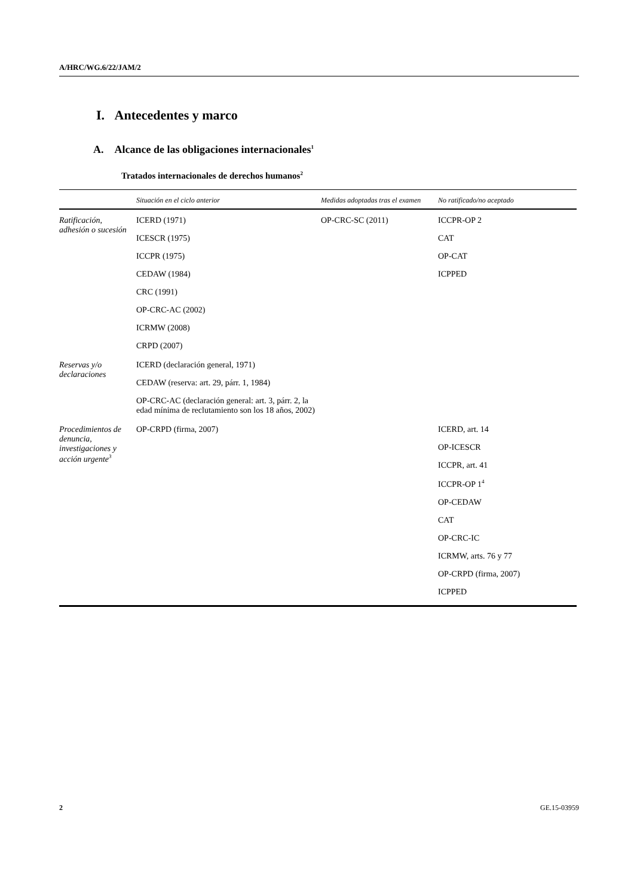A/HRC/WG.6/22/JAM/2
I. Antecedentes y marco
A. Alcance de las obligaciones internacionales<sup>1</sup>
Tratados internacionales de derechos humanos<sup>2</sup>
| | Situación en el ciclo anterior | Medidas adoptadas tras el examen | No ratificado/no aceptado |
| --- | --- | --- | --- |
| Ratificación, adhesión o sucesión | ICERD (1971) ICESCR (1975) ICCPR (1975) CEDAW (1984) CRC (1991) OP-CRC-AC (2002) ICRMW (2008) CRPD (2007) | OP-CRC-SC (2011) | ICCPR-OP 2 CAT OP-CAT ICPPED |
| Reservas y/o declaraciones | ICERD (declaración general, 1971) CEDAW (reserva: art. 29, párr. 1, 1984) OP-CRC-AC (declaración general: art. 3, párr. 2, la edad mínima de reclutamiento son los 18 años, 2002) | | |
| Procedimientos de denuncia, investigaciones y acción urgente<sup>3</sup> | OP-CRPD (firma, 2007) | | ICERD, art. 14 OP-ICESCR ICCPR, art. 41 ICCPR-OP 1<sup>4</sup> OP-CEDAW CAT OP-CRC-IC ICRMW, arts. 76 y 77 OP-CRPD (firma, 2007) ICPPED |
2 GE.15-03959